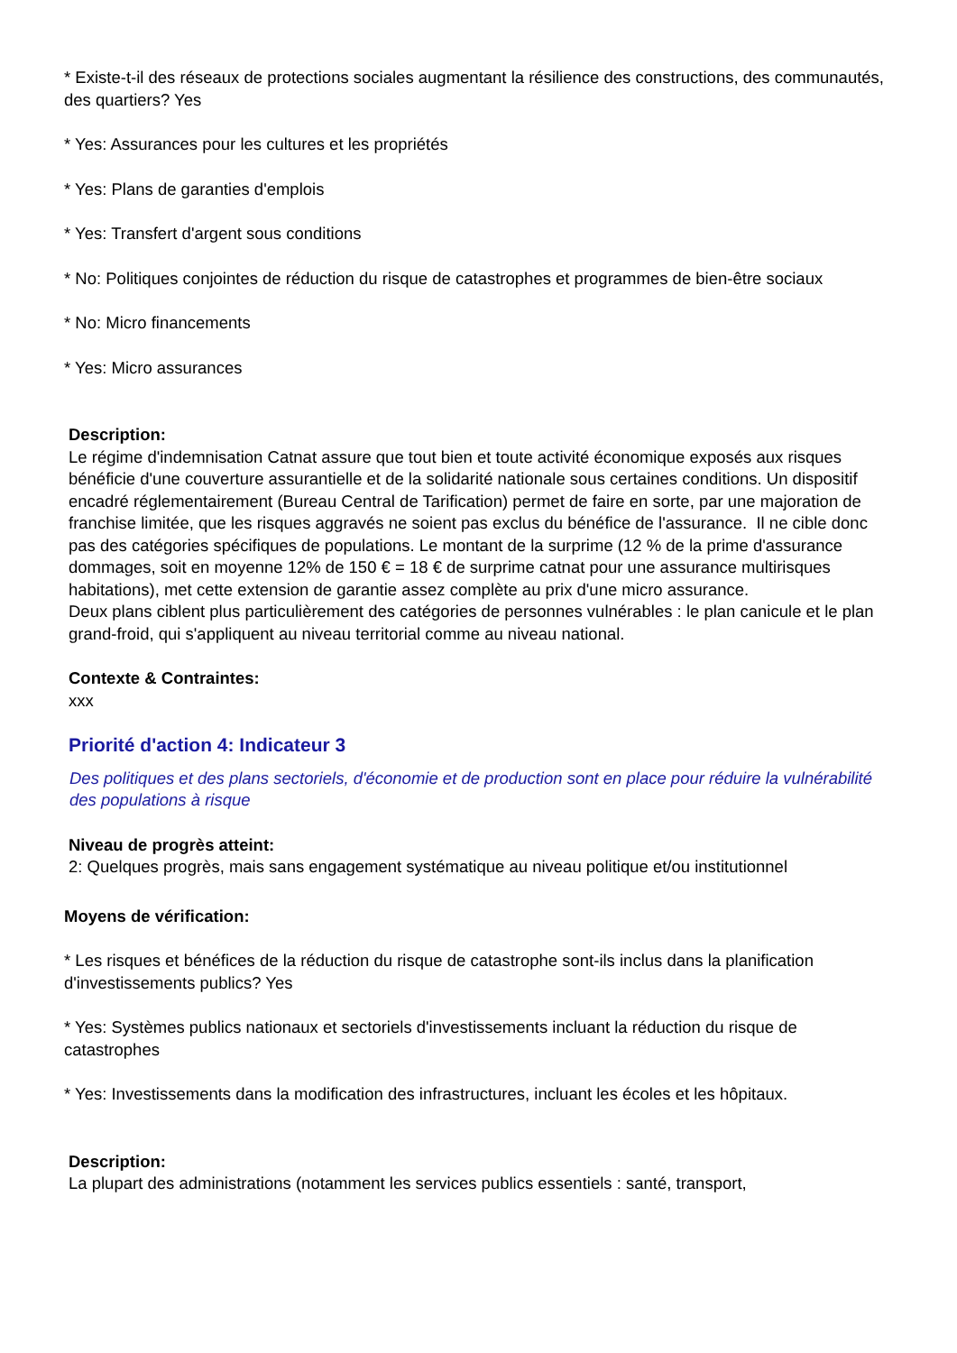* Existe-t-il des réseaux de protections sociales augmentant la résilience des constructions, des communautés, des quartiers? Yes
* Yes: Assurances pour les cultures et les propriétés
* Yes: Plans de garanties d'emplois
* Yes: Transfert d'argent sous conditions
* No: Politiques conjointes de réduction du risque de catastrophes et programmes de bien-être sociaux
* No: Micro financements
* Yes: Micro assurances
Description:
Le régime d'indemnisation Catnat assure que tout bien et toute activité économique exposés aux risques bénéficie d'une couverture assurantielle et de la solidarité nationale sous certaines conditions. Un dispositif encadré réglementairement (Bureau Central de Tarification) permet de faire en sorte, par une majoration de franchise limitée, que les risques aggravés ne soient pas exclus du bénéfice de l'assurance. Il ne cible donc pas des catégories spécifiques de populations. Le montant de la surprime (12 % de la prime d'assurance dommages, soit en moyenne 12% de 150 € = 18 € de surprime catnat pour une assurance multirisques habitations), met cette extension de garantie assez complète au prix d'une micro assurance.
Deux plans ciblent plus particulièrement des catégories de personnes vulnérables : le plan canicule et le plan grand-froid, qui s'appliquent au niveau territorial comme au niveau national.
Contexte & Contraintes:
xxx
Priorité d'action 4: Indicateur 3
Des politiques et des plans sectoriels, d'économie et de production sont en place pour réduire la vulnérabilité des populations à risque
Niveau de progrès atteint:
2: Quelques progrès, mais sans engagement systématique au niveau politique et/ou institutionnel
Moyens de vérification:
* Les risques et bénéfices de la réduction du risque de catastrophe sont-ils inclus dans la planification d'investissements publics? Yes
* Yes: Systèmes publics nationaux et sectoriels d'investissements incluant la réduction du risque de catastrophes
* Yes: Investissements dans la modification des infrastructures, incluant les écoles et les hôpitaux.
Description:
La plupart des administrations (notamment les services publics essentiels : santé, transport,